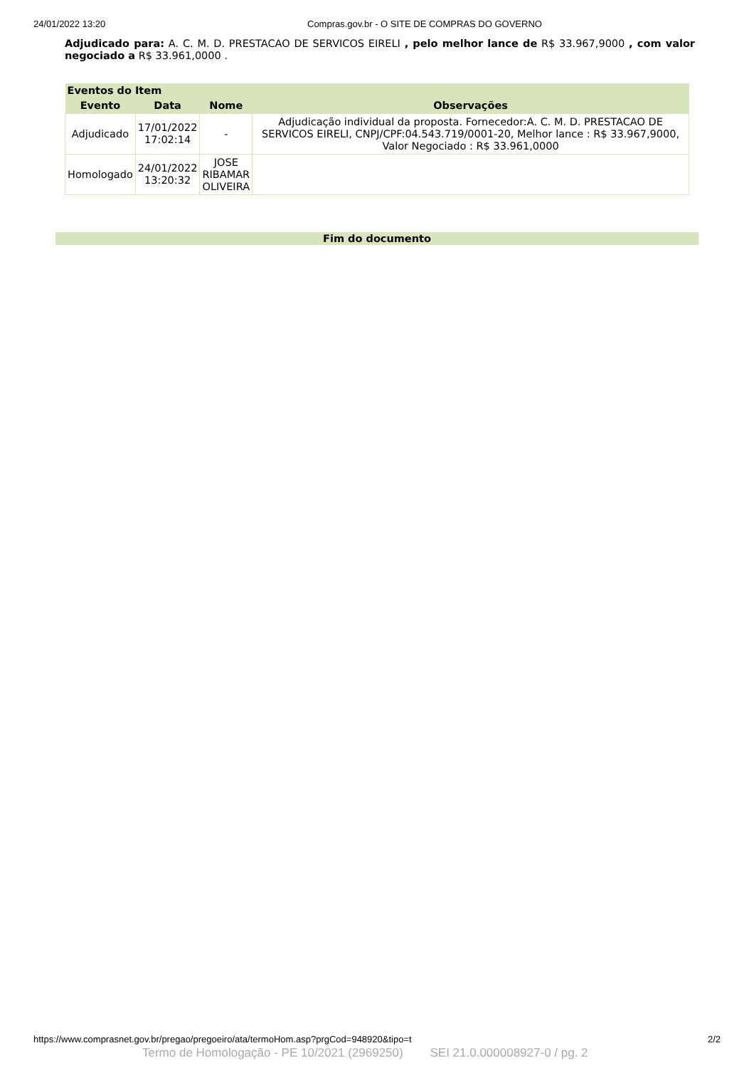24/01/2022 13:20 Compras.gov.br - O SITE DE COMPRAS DO GOVERNO
Adjudicado para: A. C. M. D. PRESTACAO DE SERVICOS EIRELI , pelo melhor lance de R$ 33.967,9000 , com valor negociado a R$ 33.961,0000 .
| Eventos do Item | | | |
| --- | --- | --- | --- |
| Evento | Data | Nome | Observações |
| Adjudicado | 17/01/2022 17:02:14 | - | Adjudicação individual da proposta. Fornecedor:A. C. M. D. PRESTACAO DE SERVICOS EIRELI, CNPJ/CPF:04.543.719/0001-20, Melhor lance : R$ 33.967,9000, Valor Negociado : R$ 33.961,0000 |
| Homologado | 24/01/2022 13:20:32 | JOSE RIBAMAR OLIVEIRA | |
Fim do documento
https://www.comprasnet.gov.br/pregao/pregoeiro/ata/termoHom.asp?prgCod=948920&tipo=t 2/2
Termo de Homologação - PE 10/2021 (2969250) SEI 21.0.000008927-0 / pg. 2